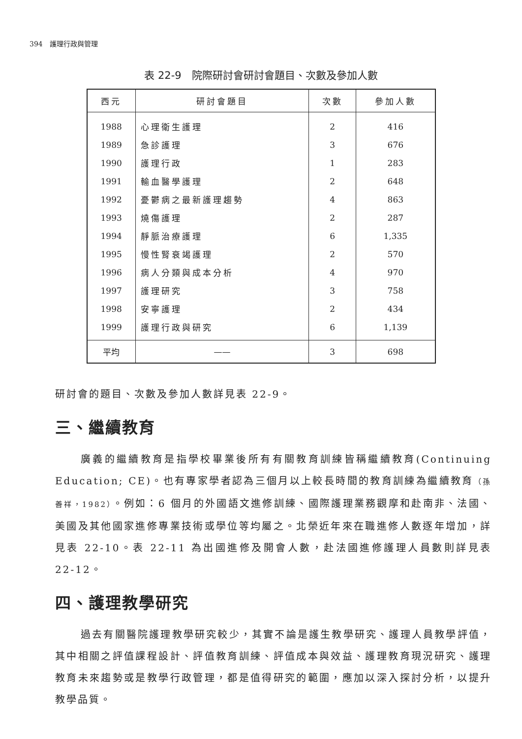394　護理行政與管理
表 22-9　院際研討會研討會題目、次數及參加人數
| 西元 | 研討會題目 | 次數 | 參加人數 |
| --- | --- | --- | --- |
| 1988 | 心理衛生護理 | 2 | 416 |
| 1989 | 急診護理 | 3 | 676 |
| 1990 | 護理行政 | 1 | 283 |
| 1991 | 輸血醫學護理 | 2 | 648 |
| 1992 | 憂鬱病之最新護理趨勢 | 4 | 863 |
| 1993 | 燒傷護理 | 2 | 287 |
| 1994 | 靜脈治療護理 | 6 | 1,335 |
| 1995 | 慢性腎衰竭護理 | 2 | 570 |
| 1996 | 病人分類與成本分析 | 4 | 970 |
| 1997 | 護理研究 | 3 | 758 |
| 1998 | 安寧護理 | 2 | 434 |
| 1999 | 護理行政與研究 | 6 | 1,139 |
| 平均 | —— | 3 | 698 |
研討會的題目、次數及參加人數詳見表 22-9。
三、繼續教育
廣義的繼續教育是指學校畢業後所有有關教育訓練皆稱繼續教育(Continuing Education; CE)。也有專家學者認為三個月以上較長時間的教育訓練為繼續教育（孫善祥，1982）。例如：6 個月的外國語文進修訓練、國際護理業務觀摩和赴南非、法國、美國及其他國家進修專業技術或學位等均屬之。北榮近年來在職進修人數逐年增加，詳見表 22-10。表 22-11 為出國進修及開會人數，赴法國進修護理人員數則詳見表 22-12。
四、護理教學研究
過去有關醫院護理教學研究較少，其實不論是護生教學研究、護理人員教學評值，其中相關之評值課程設計、評值教育訓練、評值成本與效益、護理教育現況研究、護理教育未來趨勢或是教學行政管理，都是值得研究的範圍，應加以深入探討分析，以提升教學品質。